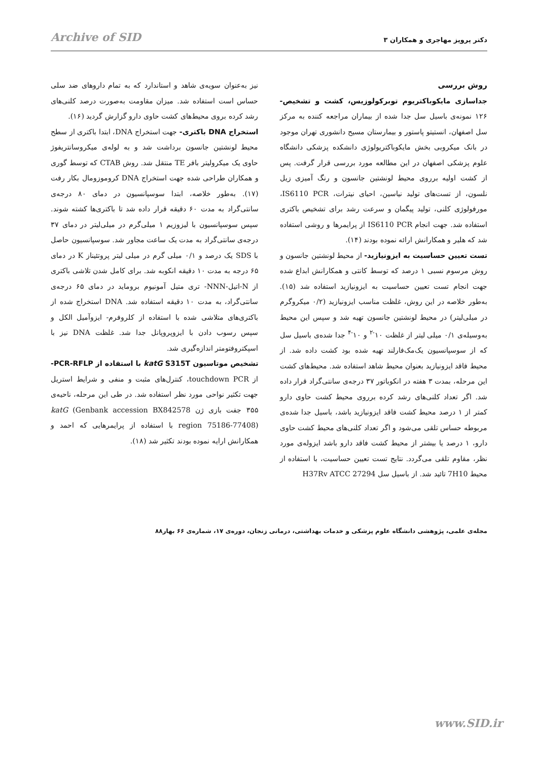دکتر پرویز مهاجری و همکاران ۳ Archive of SID
روش بررسی
جداسازی مایکوباکتریوم توبرکولوزیس، کشت و تشخیص- ۱۲۶ نمونه‌ی باسیل سل جدا شده از بیماران مراجعه کننده به مرکز سل اصفهان، انستیتو پاستور و بیمارستان مسیح دانشوری تهران موجود در بانک میکروبی بخش مایکوباکتریولوژی دانشکده پزشکی دانشگاه علوم پزشکی اصفهان در این مطالعه مورد بررسی قرار گرفت. پس از کشت اولیه برروی محیط لونشتین جانسون و رنگ آمیزی زیل نلسون، از تست‌های تولید نیاسین، احیای نیترات، IS6110 PCR، مورفولوژی کلنی، تولید پیگمان و سرعت رشد برای تشخیص باکتری استفاده شد. جهت انجام IS6110 PCR از پرایمرها و روشی استفاده شد که هلیر و همکارانش ارائه نموده بودند (۱۴).
تست تعیین حساسیت به ایزونیازید- از محیط لونشتین جانسون و روش مرسوم نسبی ۱ درصد که توسط کانتی و همکارانش ابداع شده جهت انجام تست تعیین حساسیت به ایزونیازید استفاده شد (۱۵). به‌طور خلاصه در این روش، غلظت مناسب ایزونیازید (۰/۲ میکروگرم در میلی‌لیتر) در محیط لونشتین جانسون تهیه شد و سپس این محیط به‌وسیله‌ی ۰/۱ میلی لیتر از غلظت ۱۰<sup>-۲</sup> و ۱۰<sup>-۴</sup> جدا شده‌ی باسیل سل که از سوسپانسیون یک‌مک‌فارلند تهیه شده بود کشت داده شد. از محیط فاقد ایزونیازید بعنوان محیط شاهد استفاده شد. محیط‌های کشت این مرحله، بمدت ۳ هفته در انکوباتور ۳۷ درجه‌ی سانتی‌گراد قرار داده شد. اگر تعداد کلنی‌های رشد کرده برروی محیط کشت حاوی دارو کمتر از ۱ درصد محیط کشت فاقد ایزونیازید باشد، باسیل جدا شده‌ی مربوطه حساس تلقی می‌شود و اگر تعداد کلنی‌های محیط کشت حاوی دارو، ۱ درصد یا بیشتر از محیط کشت فاقد دارو باشد ایزوله‌ی مورد نظر، مقاوم تلقی می‌گردد. نتایج تست تعیین حساسیت، با استفاده از محیط 7H10 تائید شد. از باسیل سل H37Rv ATCC 27294
نیز به‌عنوان سویه‌ی شاهد و استاندارد که به تمام داروهای ضد سلی حساس است استفاده شد. میزان مقاومت به‌صورت درصد کلنی‌های رشد کرده بروی محیط‌های کشت حاوی دارو گزارش گردید (۱۶).
استخراج DNA باکتری- جهت استخراج DNA، ابتدا باکتری از سطح محیط لونشتین جانسون برداشت شد و به لوله‌ی میکروسانتریفوژ حاوی یک میکرولیتر بافر TE منتقل شد. روش CTAB که توسط گوری و همکاران طراحی شده جهت استخراج DNA کروموزومال بکار رفت (۱۷). به‌طور خلاصه، ابتدا سوسپانسیون در دمای ۸۰ درجه‌ی سانتی‌گراد به مدت ۶۰ دقیقه قرار داده شد تا باکتری‌ها کشته شوند. سپس سوسپانسیون با لیزوزیم ۱ میلی‌گرم در میلی‌لیتر در دمای ۳۷ درجه‌ی سانتی‌گراد به مدت یک ساعت مجاور شد. سوسپانسیون حاصل با SDS یک درصد و ۰/۱ میلی گرم در میلی لیتر پروتئیناز K در دمای ۶۵ درجه به مدت ۱۰ دقیقه انکوبه شد. برای کامل شدن تلاشی باکتری از N-اتیل-NNN- تری متیل آمونیوم بروماید در دمای ۶۵ درجه‌ی سانتی‌گراد، به مدت ۱۰ دقیقه استفاده شد. DNA استخراج شده از باکتری‌های متلاشی شده با استفاده از کلروفرم- ایزوآمیل الکل و سپس رسوب دادن با ایزوپروپانل جدا شد. غلظت DNA نیز با اسپکتروفتومتر اندازه‌گیری شد.
تشخیص موتاسیون katG S315T با استفاده از PCR-RFLP- از touchdown PCR، کنترل‌های مثبت و منفی و شرایط استریل جهت تکثیر نواحی مورد نظر استفاده شد. در طی این مرحله، ناحیه‌ی ۳۵۵ جفت بازی ژن katG (Genbank accession BX842578 region 75186-77408) با استفاده از پرایمرهایی که احمد و همکارانش ارایه نموده بودند تکثیر شد (۱۸).
مجله‌ی علمی، پژوهشی دانشگاه علوم پزشکی و خدمات بهداشتی، درمانی زنجان، دوره‌ی ۱۷، شماره‌ی ۶۶ بهار۸۸
www.SID.ir